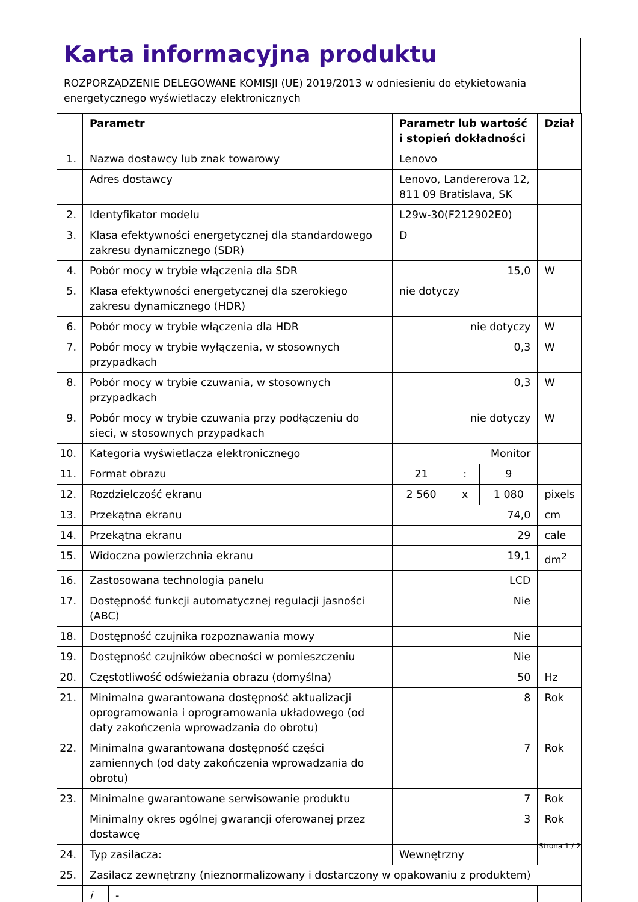Karta informacyjna produktu
ROZPORZĄDZENIE DELEGOWANE KOMISJI (UE) 2019/2013 w odniesieniu do etykietowania energetycznego wyświetlaczy elektronicznych
| | Parametr | | Parametr lub wartość i stopień dokładności | | | Dział |
| --- | --- | --- | --- | --- | --- | --- |
| 1. | Nazwa dostawcy lub znak towarowy | | Lenovo | | | |
| | Adres dostawcy | | Lenovo, Landererova 12, 811 09 Bratislava, SK | | | |
| 2. | Identyfikator modelu | | L29w-30(F212902E0) | | | |
| 3. | Klasa efektywności energetycznej dla standardowego zakresu dynamicznego (SDR) | | D | | | |
| 4. | Pobór mocy w trybie włączenia dla SDR | | 15,0 | | | W |
| 5. | Klasa efektywności energetycznej dla szerokiego zakresu dynamicznego (HDR) | | nie dotyczy | | | |
| 6. | Pobór mocy w trybie włączenia dla HDR | | nie dotyczy | | | W |
| 7. | Pobór mocy w trybie wyłączenia, w stosownych przypadkach | | 0,3 | | | W |
| 8. | Pobór mocy w trybie czuwania, w stosownych przypadkach | | 0,3 | | | W |
| 9. | Pobór mocy w trybie czuwania przy podłączeniu do sieci, w stosownych przypadkach | | nie dotyczy | | | W |
| 10. | Kategoria wyświetlacza elektronicznego | | Monitor | | | |
| 11. | Format obrazu | | 21 | : | 9 | |
| 12. | Rozdzielczość ekranu | | 2 560 | x | 1 080 | pixels |
| 13. | Przekątna ekranu | | 74,0 | | | cm |
| 14. | Przekątna ekranu | | 29 | | | cale |
| 15. | Widoczna powierzchnia ekranu | | 19,1 | | | dm<sup>2</sup> |
| 16. | Zastosowana technologia panelu | | LCD | | | |
| 17. | Dostępność funkcji automatycznej regulacji jasności (ABC) | | Nie | | | |
| 18. | Dostępność czujnika rozpoznawania mowy | | Nie | | | |
| 19. | Dostępność czujników obecności w pomieszczeniu | | Nie | | | |
| 20. | Częstotliwość odświeżania obrazu (domyślna) | | 50 | | | Hz |
| 21. | Minimalna gwarantowana dostępność aktualizacji oprogramowania i oprogramowania układowego (od daty zakończenia wprowadzania do obrotu) | | 8 | | | Rok |
| 22. | Minimalna gwarantowana dostępność części zamiennych (od daty zakończenia wprowadzania do obrotu) | | 7 | | | Rok |
| 23. | Minimalne gwarantowane serwisowanie produktu | | 7 | | | Rok |
| | Minimalny okres ogólnej gwarancji oferowanej przez dostawcę | | 3 | | | Rok |
| 24. | Typ zasilacza: | | Wewnętrzny | | | |
| 25. | Zasilacz zewnętrzny (nieznormalizowany i dostarczony w opakowaniu z produktem) | | | | | |
| | i | - | | | | |
Strona 1 / 2